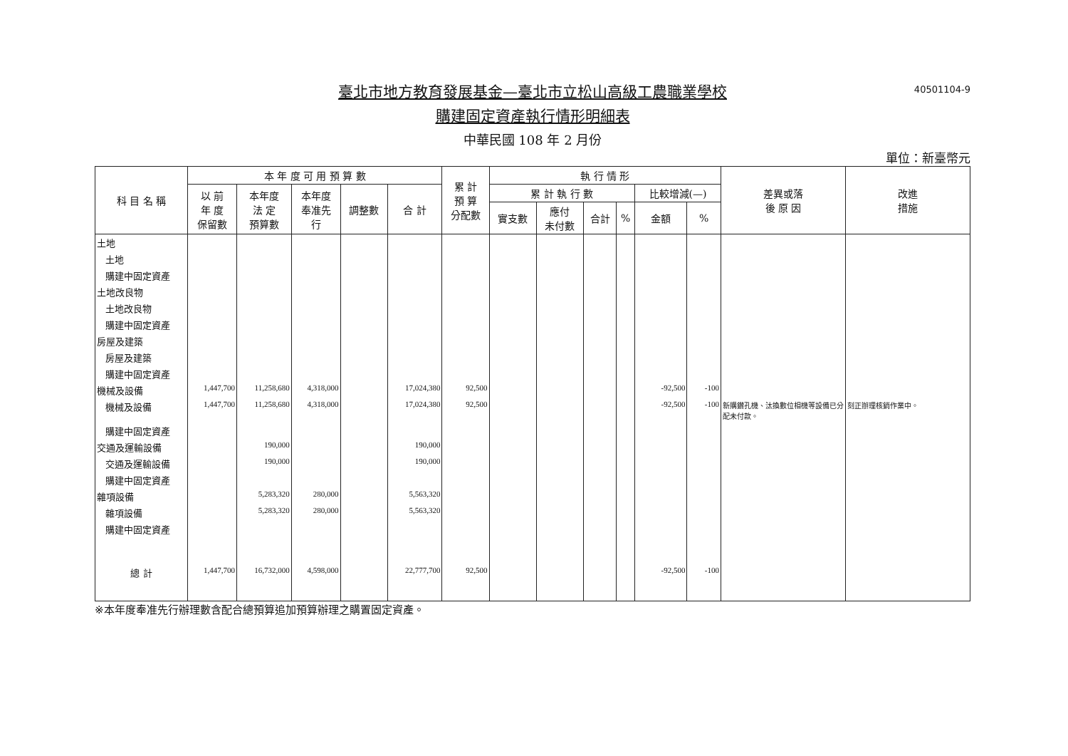臺北市地方教育發展基金—臺北市立松山高級工農職業學校
40501104-9
購建固定資產執行情形明細表
中華民國 108 年 2 月份
單位：新臺幣元
| 科 目 名 稱 | 本 年 度 可 用 預 算 數 | | | | | 累 計 預 算 分配數 | 執 行 情 形 | | | | | | 差異或落 後 原 因 | 改進 措施 |
| --- | --- | --- | --- | --- | --- | --- | --- | --- | --- | --- | --- | --- | --- | --- |
| | 以 前 年 度 保留數 | 本年度 法 定 預算數 | 本年度 奉准先 行 | 調整數 | 合 計 | | 累 計 執 行 數 | | | | 比較增減(—) | | | |
| | | | | | | | 實支數 | 應付 未付數 | 合計 | % | 金額 | % | | |
| 土地 | | | | | | | | | | | | | | |
| 土地 | | | | | | | | | | | | | | |
| 購建中固定資產 | | | | | | | | | | | | | | |
| 土地改良物 | | | | | | | | | | | | | | |
| 土地改良物 | | | | | | | | | | | | | | |
| 購建中固定資產 | | | | | | | | | | | | | | |
| 房屋及建築 | | | | | | | | | | | | | | |
| 房屋及建築 | | | | | | | | | | | | | | |
| 購建中固定資產 | | | | | | | | | | | | | | |
| 機械及設備 | 1,447,700 | 11,258,680 | 4,318,000 | | 17,024,380 | 92,500 | | | | | -92,500 | -100 | | |
| 機械及設備 | 1,447,700 | 11,258,680 | 4,318,000 | | 17,024,380 | 92,500 | | | | | -92,500 | -100 | 新購鑽孔機、汰換數位相機等設備已分配未付款。 | 刻正辦理核銷作業中。 |
| 購建中固定資產 | | | | | | | | | | | | | | |
| 交通及運輸設備 | | 190,000 | | | 190,000 | | | | | | | | | |
| 交通及運輸設備 | | 190,000 | | | 190,000 | | | | | | | | | |
| 購建中固定資產 | | | | | | | | | | | | | | |
| 雜項設備 | | 5,283,320 | 280,000 | | 5,563,320 | | | | | | | | | |
| 雜項設備 | | 5,283,320 | 280,000 | | 5,563,320 | | | | | | | | | |
| 購建中固定資產 | | | | | | | | | | | | | | |
| 總 計 | 1,447,700 | 16,732,000 | 4,598,000 | | 22,777,700 | 92,500 | | | | | -92,500 | -100 | | |
※本年度奉准先行辦理數含配合總預算追加預算辦理之購置固定資產。